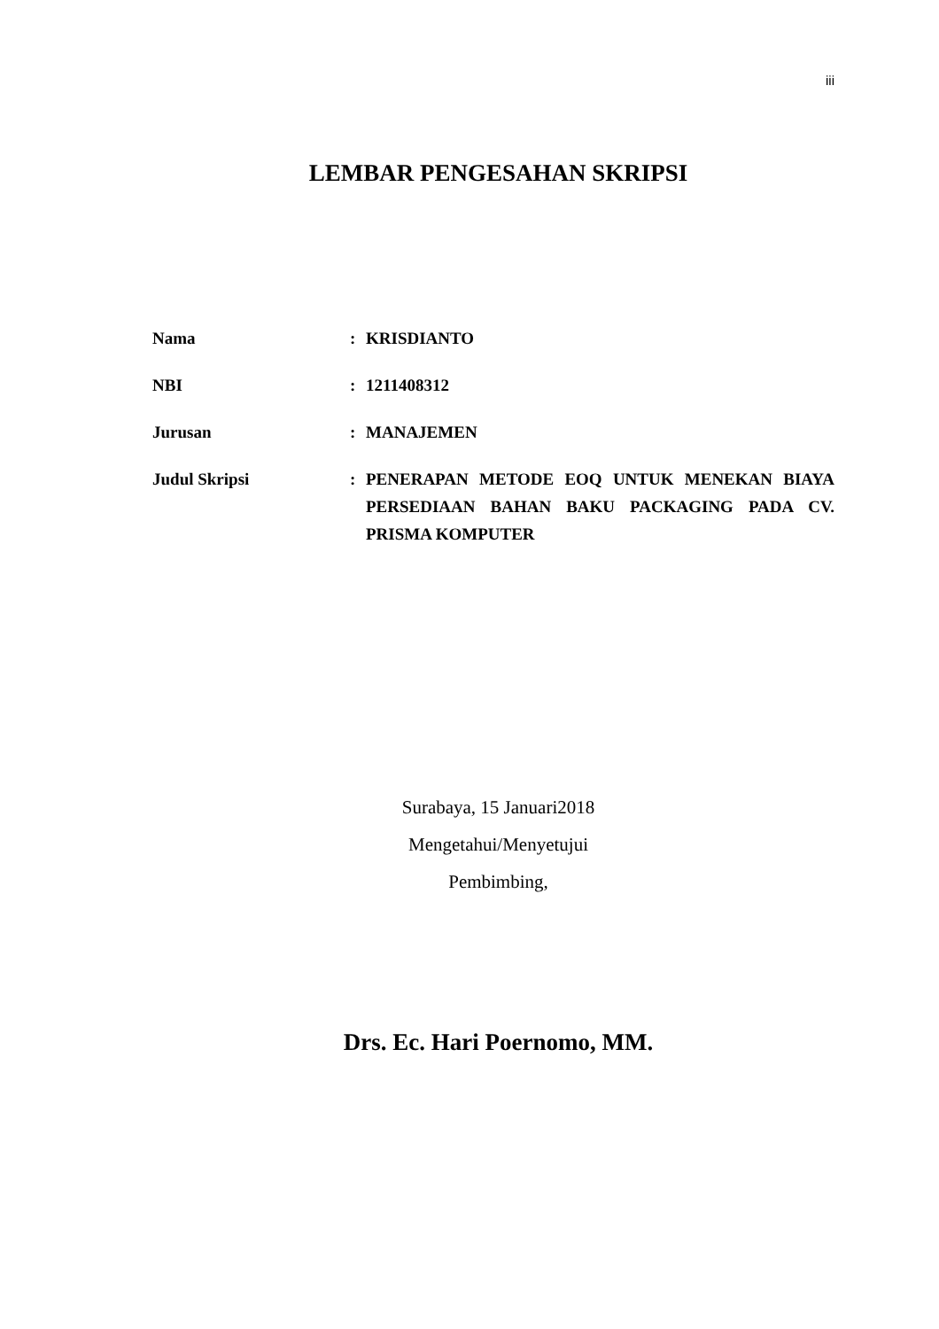iii
LEMBAR PENGESAHAN SKRIPSI
| Nama | : | KRISDIANTO |
| NBI | : | 1211408312 |
| Jurusan | : | MANAJEMEN |
| Judul Skripsi | : | PENERAPAN METODE EOQ UNTUK MENEKAN BIAYA PERSEDIAAN BAHAN BAKU PACKAGING PADA CV. PRISMA KOMPUTER |
Surabaya, 15 Januari2018
Mengetahui/Menyetujui
Pembimbing,
Drs. Ec. Hari Poernomo, MM.